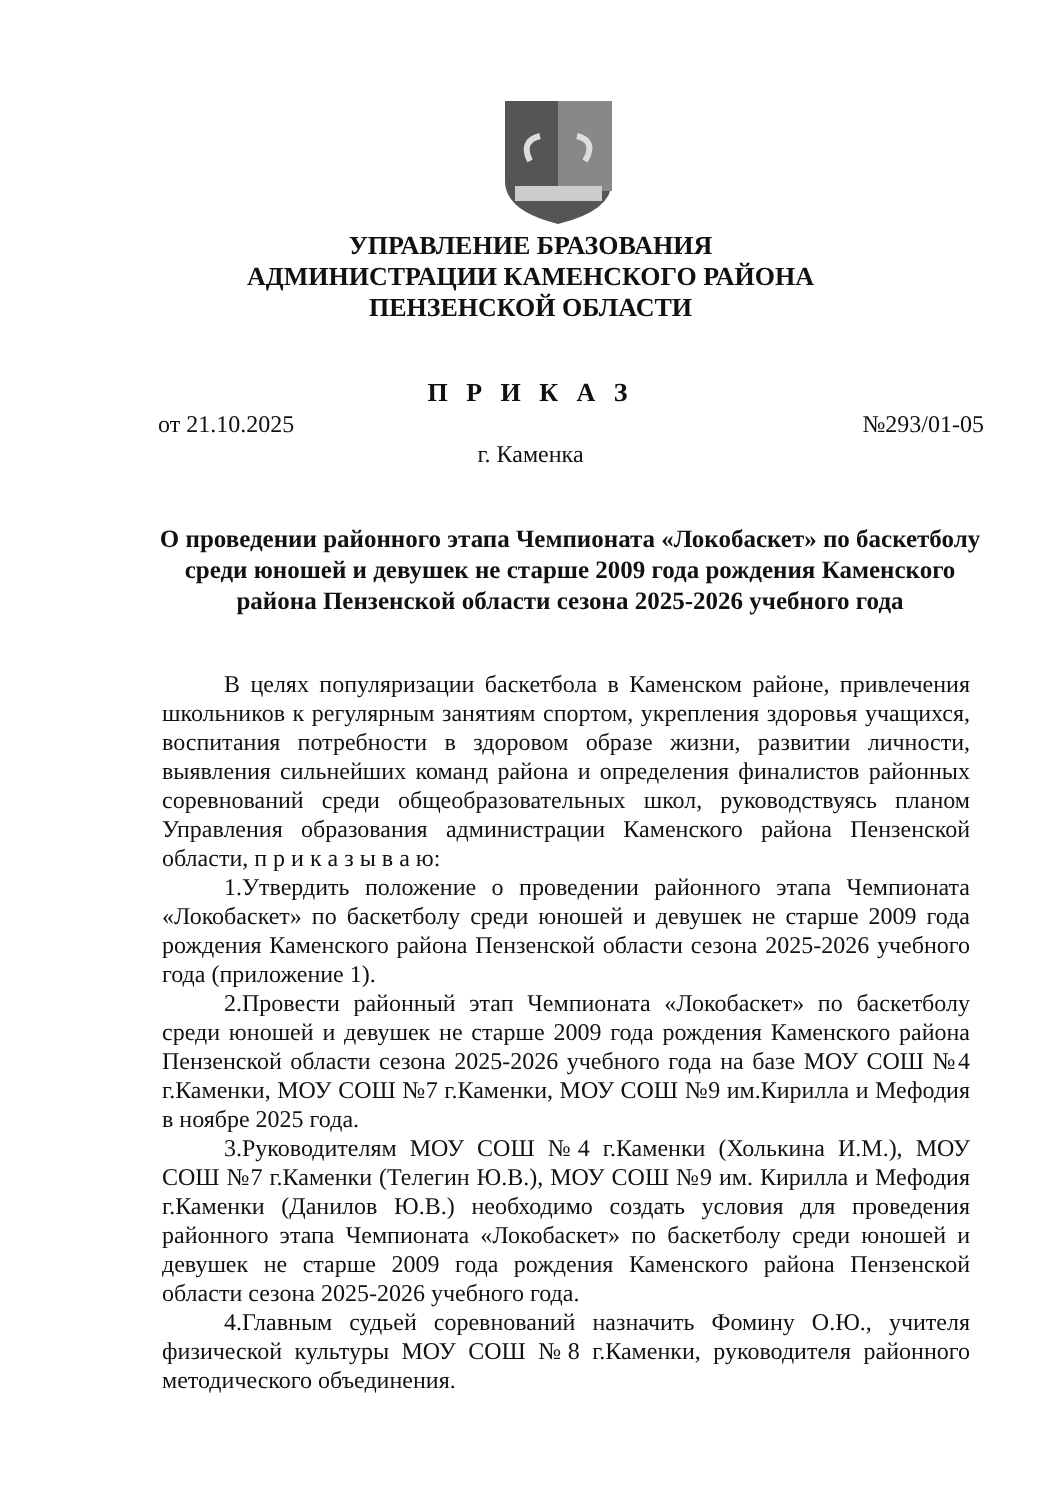УПРАВЛЕНИЕ БРАЗОВАНИЯ
АДМИНИСТРАЦИИ КАМЕНСКОГО РАЙОНА
ПЕНЗЕНСКОЙ ОБЛАСТИ
П Р И К А З
от 21.10.2025 №293/01-05
г. Каменка
О проведении районного этапа Чемпионата «Локобаскет» по баскетболу среди юношей и девушек не старше 2009 года рождения Каменского района Пензенской области сезона 2025-2026 учебного года
В целях популяризации баскетбола в Каменском районе, привлечения школьников к регулярным занятиям спортом, укрепления здоровья учащихся, воспитания потребности в здоровом образе жизни, развитии личности, выявления сильнейших команд района и определения финалистов районных соревнований среди общеобразовательных школ, руководствуясь планом Управления образования администрации Каменского района Пензенской области, п р и к а з ы в а ю:
1.Утвердить положение о проведении районного этапа Чемпионата «Локобаскет» по баскетболу среди юношей и девушек не старше 2009 года рождения Каменского района Пензенской области сезона 2025-2026 учебного года (приложение 1).
2.Провести районный этап Чемпионата «Локобаскет» по баскетболу среди юношей и девушек не старше 2009 года рождения Каменского района Пензенской области сезона 2025-2026 учебного года на базе МОУ СОШ №4 г.Каменки, МОУ СОШ №7 г.Каменки, МОУ СОШ №9 им.Кирилла и Мефодия в ноябре 2025 года.
3.Руководителям МОУ СОШ №4 г.Каменки (Холькина И.М.), МОУ СОШ №7 г.Каменки (Телегин Ю.В.), МОУ СОШ №9 им. Кирилла и Мефодия г.Каменки (Данилов Ю.В.) необходимо создать условия для проведения районного этапа Чемпионата «Локобаскет» по баскетболу среди юношей и девушек не старше 2009 года рождения Каменского района Пензенской области сезона 2025-2026 учебного года.
4.Главным судьей соревнований назначить Фомину О.Ю., учителя физической культуры МОУ СОШ №8 г.Каменки, руководителя районного методического объединения.